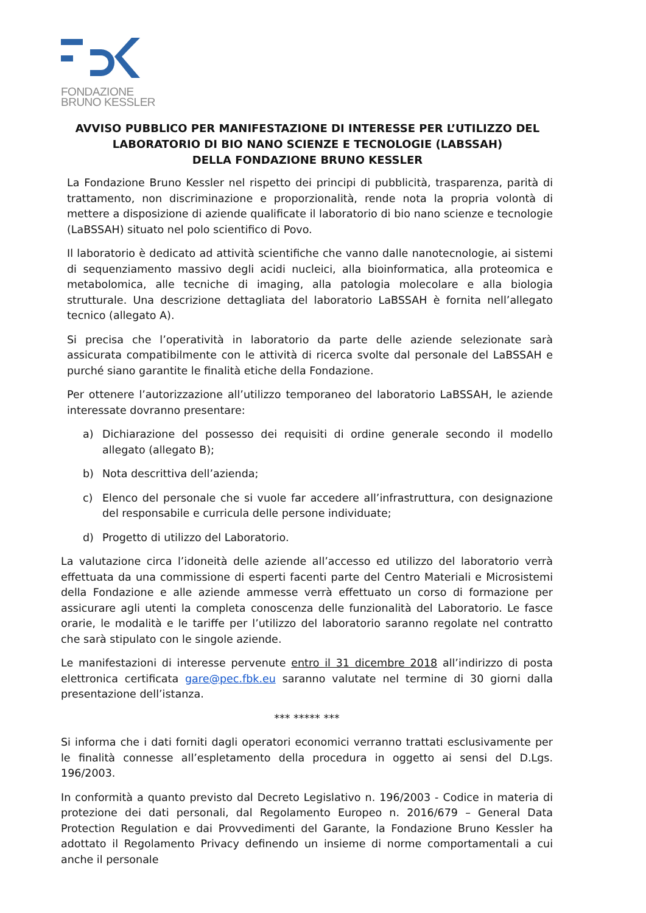FONDAZIONE
BRUNO KESSLER
AVVISO PUBBLICO PER MANIFESTAZIONE DI INTERESSE PER L’UTILIZZO DEL
LABORATORIO DI BIO NANO SCIENZE E TECNOLOGIE (LABSSAH)
DELLA FONDAZIONE BRUNO KESSLER
La Fondazione Bruno Kessler nel rispetto dei principi di pubblicità, trasparenza, parità di trattamento, non discriminazione e proporzionalità, rende nota la propria volontà di mettere a disposizione di aziende qualificate il laboratorio di bio nano scienze e tecnologie (LaBSSAH) situato nel polo scientifico di Povo.
Il laboratorio è dedicato ad attività scientifiche che vanno dalle nanotecnologie, ai sistemi di sequenziamento massivo degli acidi nucleici, alla bioinformatica, alla proteomica e metabolomica, alle tecniche di imaging, alla patologia molecolare e alla biologia strutturale. Una descrizione dettagliata del laboratorio LaBSSAH è fornita nell’allegato tecnico (allegato A).
Si precisa che l’operatività in laboratorio da parte delle aziende selezionate sarà assicurata compatibilmente con le attività di ricerca svolte dal personale del LaBSSAH e purché siano garantite le finalità etiche della Fondazione.
Per ottenere l’autorizzazione all’utilizzo temporaneo del laboratorio LaBSSAH, le aziende interessate dovranno presentare:
a) Dichiarazione del possesso dei requisiti di ordine generale secondo il modello allegato (allegato B);
b) Nota descrittiva dell’azienda;
c) Elenco del personale che si vuole far accedere all’infrastruttura, con designazione del responsabile e curricula delle persone individuate;
d) Progetto di utilizzo del Laboratorio.
La valutazione circa l’idoneità delle aziende all’accesso ed utilizzo del laboratorio verrà effettuata da una commissione di esperti facenti parte del Centro Materiali e Microsistemi della Fondazione e alle aziende ammesse verrà effettuato un corso di formazione per assicurare agli utenti la completa conoscenza delle funzionalità del Laboratorio. Le fasce orarie, le modalità e le tariffe per l’utilizzo del laboratorio saranno regolate nel contratto che sarà stipulato con le singole aziende.
Le manifestazioni di interesse pervenute entro il 31 dicembre 2018 all’indirizzo di posta elettronica certificata gare@pec.fbk.eu saranno valutate nel termine di 30 giorni dalla presentazione dell’istanza.
*** ***** ***
Si informa che i dati forniti dagli operatori economici verranno trattati esclusivamente per le finalità connesse all’espletamento della procedura in oggetto ai sensi del D.Lgs. 196/2003.
In conformità a quanto previsto dal Decreto Legislativo n. 196/2003 - Codice in materia di protezione dei dati personali, dal Regolamento Europeo n. 2016/679 – General Data Protection Regulation e dai Provvedimenti del Garante, la Fondazione Bruno Kessler ha adottato il Regolamento Privacy definendo un insieme di norme comportamentali a cui anche il personale